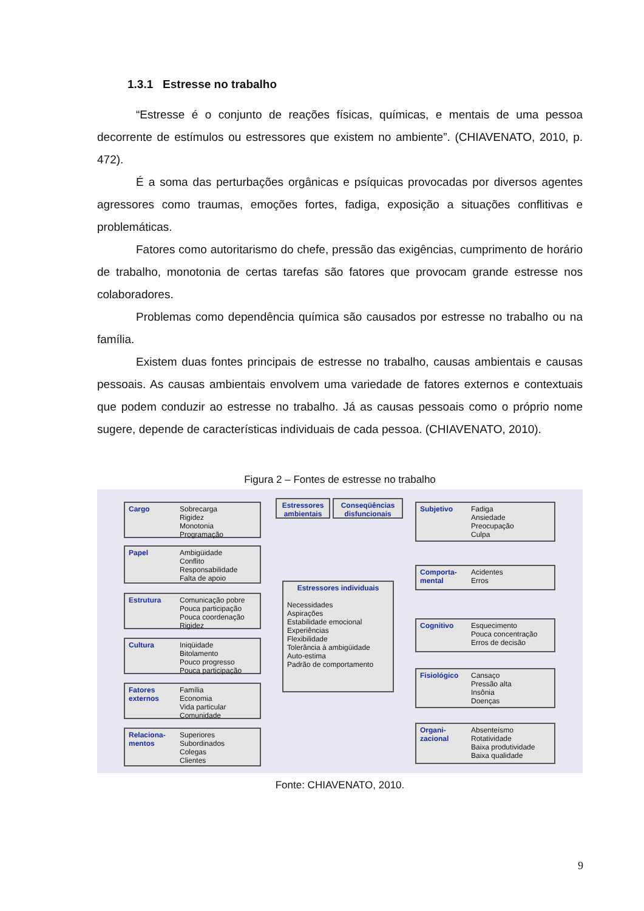1.3.1 Estresse no trabalho
“Estresse é o conjunto de reações físicas, químicas, e mentais de uma pessoa decorrente de estímulos ou estressores que existem no ambiente”. (CHIAVENATO, 2010, p. 472).
É a soma das perturbações orgânicas e psíquicas provocadas por diversos agentes agressores como traumas, emoções fortes, fadiga, exposição a situações conflitivas e problemáticas.
Fatores como autoritarismo do chefe, pressão das exigências, cumprimento de horário de trabalho, monotonia de certas tarefas são fatores que provocam grande estresse nos colaboradores.
Problemas como dependência química são causados por estresse no trabalho ou na família.
Existem duas fontes principais de estresse no trabalho, causas ambientais e causas pessoais. As causas ambientais envolvem uma variedade de fatores externos e contextuais que podem conduzir ao estresse no trabalho. Já as causas pessoais como o próprio nome sugere, depende de características individuais de cada pessoa. (CHIAVENATO, 2010).
Figura 2 – Fontes de estresse no trabalho
Cargo Sobrecarga
Rigidez
Monotonia
Programação
Papel Ambigüidade
Conflito
Responsabilidade
Falta de apoio
Estrutura Comunicação pobre
Pouca participação
Pouca coordenação
Rigidez
Cultura Iniqüidade
Bitolamento
Pouco progresso
Pouca participação
Fatores externos Família
Economia
Vida particular
Comunidade
Relaciona-mentos Superiores
Subordinados
Colegas
Clientes
Estressores ambientais
Conseqüências disfuncionais
Estressores individuais
Necessidades
Aspirações
Estabilidade emocional
Experiências
Flexibilidade
Tolerância à ambigüidade
Auto-estima
Padrão de comportamento
Subjetivo Fadiga
Ansiedade
Preocupação
Culpa
Comporta-mental Acidentes
Erros
Cognitivo Esquecimento
Pouca concentração
Erros de decisão
Fisiológico Cansaço
Pressão alta
Insônia
Doenças
Organi-zacional Absenteísmo
Rotatividade
Baixa produtividade
Baixa qualidade
Fonte: CHIAVENATO, 2010.
9